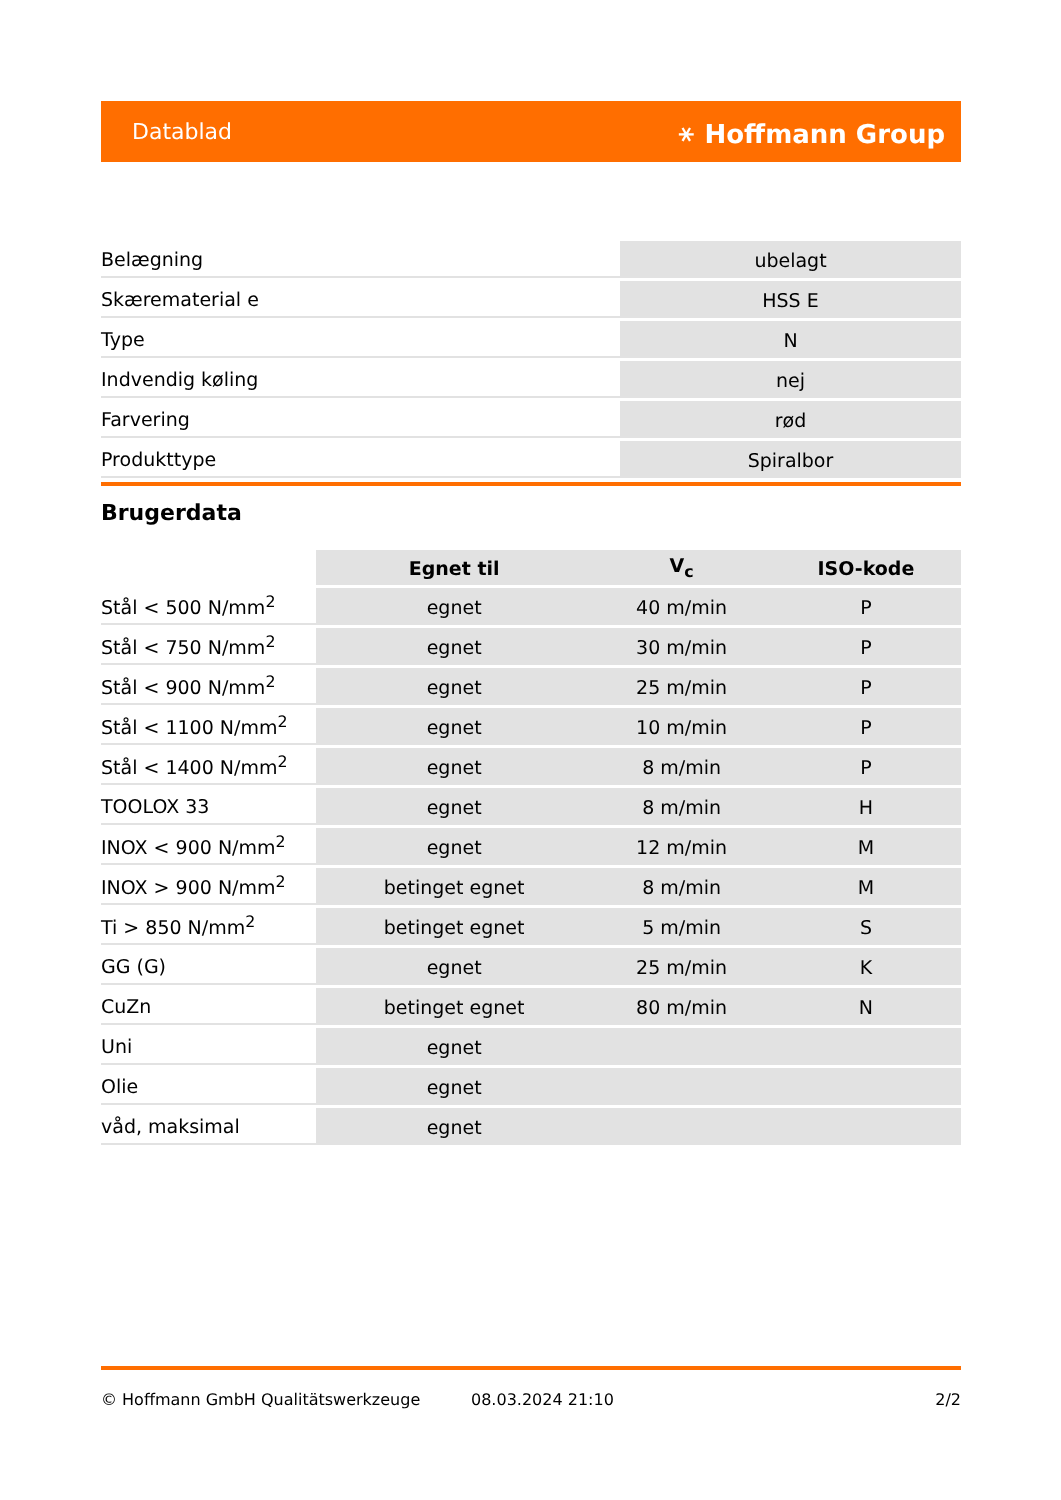Datablad ⚹ Hoffmann Group
| Belægning | ubelagt |
| Skærematerial e | HSS E |
| Type | N |
| Indvendig køling | nej |
| Farvering | rød |
| Produkttype | Spiralbor |
Brugerdata
| | Egnet til | V<sub>c</sub> | ISO-kode |
| --- | --- | --- | --- |
| Stål < 500 N/mm<sup>2</sup> | egnet | 40 m/min | P |
| Stål < 750 N/mm<sup>2</sup> | egnet | 30 m/min | P |
| Stål < 900 N/mm<sup>2</sup> | egnet | 25 m/min | P |
| Stål < 1100 N/mm<sup>2</sup> | egnet | 10 m/min | P |
| Stål < 1400 N/mm<sup>2</sup> | egnet | 8 m/min | P |
| TOOLOX 33 | egnet | 8 m/min | H |
| INOX < 900 N/mm<sup>2</sup> | egnet | 12 m/min | M |
| INOX > 900 N/mm<sup>2</sup> | betinget egnet | 8 m/min | M |
| Ti > 850 N/mm<sup>2</sup> | betinget egnet | 5 m/min | S |
| GG (G) | egnet | 25 m/min | K |
| CuZn | betinget egnet | 80 m/min | N |
| Uni | egnet | | |
| Olie | egnet | | |
| våd, maksimal | egnet | | |
© Hoffmann GmbH Qualitätswerkzeuge 08.03.2024 21:10 2/2